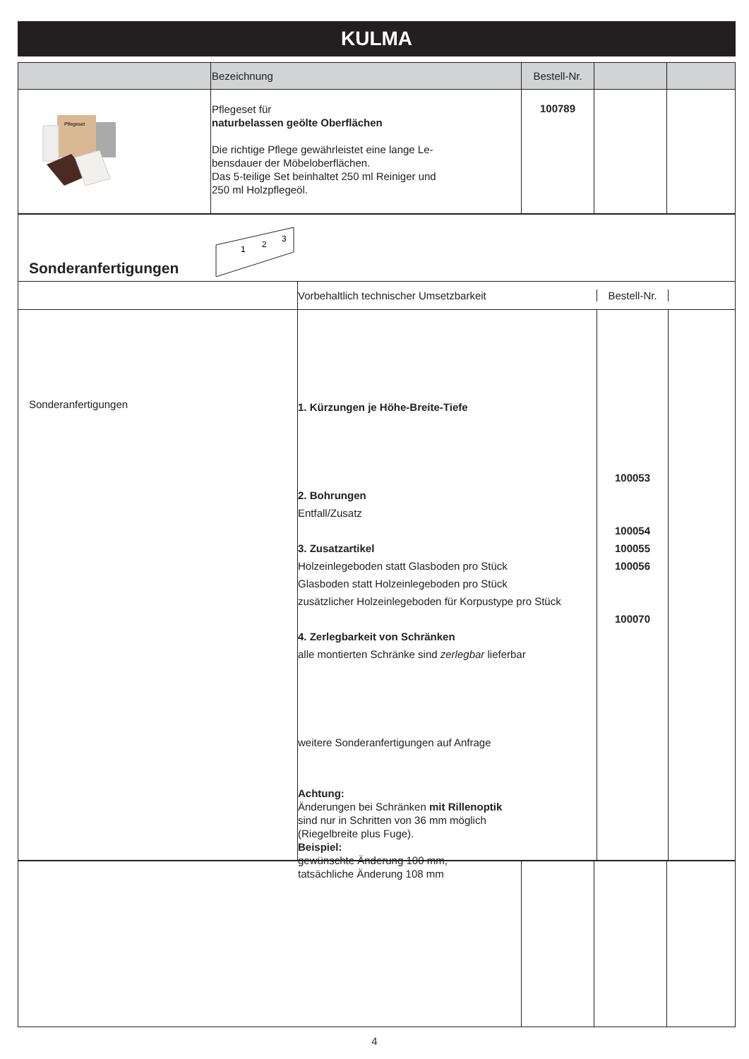KULMA
| | Bezeichnung | Bestell-Nr. | | |
| --- | --- | --- | --- | --- |
| Pflegeset | Pflegeset für naturbelassen geölte Oberflächen Die richtige Pflege gewährleistet eine lange Le- bensdauer der Möbeloberflächen. Das 5-teilige Set beinhaltet 250 ml Reiniger und 250 ml Holzpflegeöl. | 100789 | | |
| Sonderanfertigungen 1 2 3 | | |
| | | Vorbehaltlich technischer Umsetzbarkeit Bestell-Nr. |
| Sonderanfertigungen | 1. Kürzungen je Höhe-Breite-Tiefe 2. Bohrungen Entfall/Zusatz 3. Zusatzartikel Holzeinlegeboden statt Glasboden pro Stück Glasboden statt Holzeinlegeboden pro Stück zusätzlicher Holzeinlegeboden für Korpustype pro Stück 4. Zerlegbarkeit von Schränken alle montierten Schränke sind zerlegbar lieferbar weitere Sonderanfertigungen auf Anfrage Achtung: Änderungen bei Schränken mit Rillenoptik sind nur in Schritten von 36 mm möglich (Riegelbreite plus Fuge). Beispiel: gewünschte Änderung 100 mm, tatsächliche Änderung 108 mm 100053 100054 100055 100056 100070 | |
4